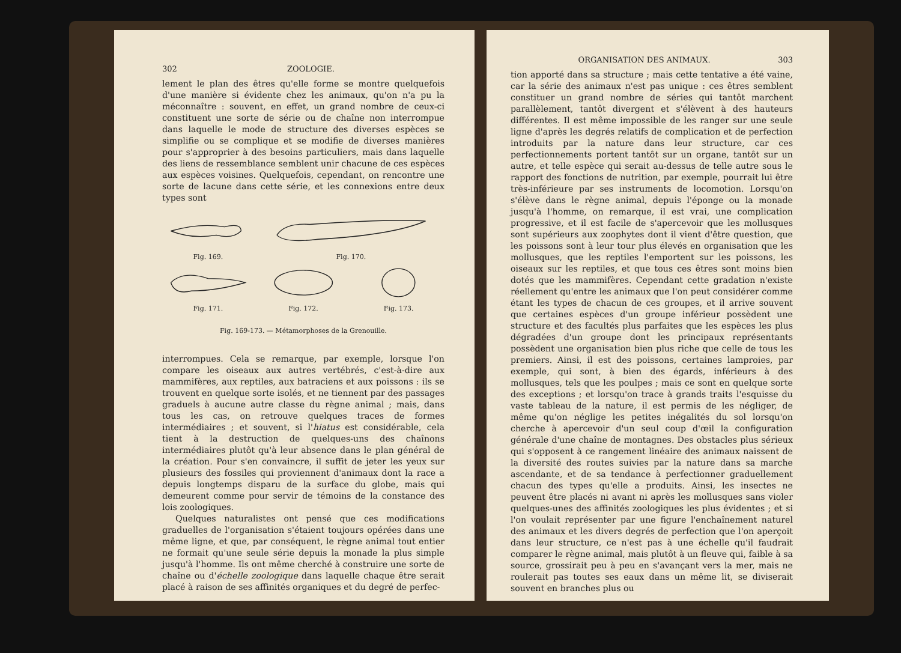302 ZOOLOGIE.
lement le plan des êtres qu'elle forme se montre quelquefois d'une manière si évidente chez les animaux, qu'on n'a pu la méconnaître : souvent, en effet, un grand nombre de ceux-ci constituent une sorte de série ou de chaîne non interrompue dans laquelle le mode de structure des diverses espèces se simplifie ou se complique et se modifie de diverses manières pour s'approprier à des besoins particuliers, mais dans laquelle des liens de ressemblance semblent unir chacune de ces espèces aux espèces voisines. Quelquefois, cependant, on rencontre une sorte de lacune dans cette série, et les connexions entre deux types sont
Fig. 169.
Fig. 170.
Fig. 171.
Fig. 172.
Fig. 173.
Fig. 169-173. — Métamorphoses de la Grenouille.
interrompues. Cela se remarque, par exemple, lorsque l'on compare les oiseaux aux autres vertébrés, c'est-à-dire aux mammifères, aux reptiles, aux batraciens et aux poissons : ils se trouvent en quelque sorte isolés, et ne tiennent par des passages graduels à aucune autre classe du règne animal ; mais, dans tous les cas, on retrouve quelques traces de formes intermédiaires ; et souvent, si l'hiatus est considérable, cela tient à la destruction de quelques-uns des chaînons intermédiaires plutôt qu'à leur absence dans le plan général de la création. Pour s'en convaincre, il suffit de jeter les yeux sur plusieurs des fossiles qui proviennent d'animaux dont la race a depuis longtemps disparu de la surface du globe, mais qui demeurent comme pour servir de témoins de la constance des lois zoologiques.
Quelques naturalistes ont pensé que ces modifications graduelles de l'organisation s'étaient toujours opérées dans une même ligne, et que, par conséquent, le règne animal tout entier ne formait qu'une seule série depuis la monade la plus simple jusqu'à l'homme. Ils ont même cherché à construire une sorte de chaîne ou d'échelle zoologique dans laquelle chaque être serait placé à raison de ses affinités organiques et du degré de perfec-
ORGANISATION DES ANIMAUX. 303
tion apporté dans sa structure ; mais cette tentative a été vaine, car la série des animaux n'est pas unique : ces êtres semblent constituer un grand nombre de séries qui tantôt marchent parallèlement, tantôt divergent et s'élèvent à des hauteurs différentes. Il est même impossible de les ranger sur une seule ligne d'après les degrés relatifs de complication et de perfection introduits par la nature dans leur structure, car ces perfectionnements portent tantôt sur un organe, tantôt sur un autre, et telle espèce qui serait au-dessus de telle autre sous le rapport des fonctions de nutrition, par exemple, pourrait lui être très-inférieure par ses instruments de locomotion. Lorsqu'on s'élève dans le règne animal, depuis l'éponge ou la monade jusqu'à l'homme, on remarque, il est vrai, une complication progressive, et il est facile de s'apercevoir que les mollusques sont supérieurs aux zoophytes dont il vient d'être question, que les poissons sont à leur tour plus élevés en organisation que les mollusques, que les reptiles l'emportent sur les poissons, les oiseaux sur les reptiles, et que tous ces êtres sont moins bien dotés que les mammifères. Cependant cette gradation n'existe réellement qu'entre les animaux que l'on peut considérer comme étant les types de chacun de ces groupes, et il arrive souvent que certaines espèces d'un groupe inférieur possèdent une structure et des facultés plus parfaites que les espèces les plus dégradées d'un groupe dont les principaux représentants possèdent une organisation bien plus riche que celle de tous les premiers. Ainsi, il est des poissons, certaines lamproies, par exemple, qui sont, à bien des égards, inférieurs à des mollusques, tels que les poulpes ; mais ce sont en quelque sorte des exceptions ; et lorsqu'on trace à grands traits l'esquisse du vaste tableau de la nature, il est permis de les négliger, de même qu'on néglige les petites inégalités du sol lorsqu'on cherche à apercevoir d'un seul coup d'œil la configuration générale d'une chaîne de montagnes. Des obstacles plus sérieux qui s'opposent à ce rangement linéaire des animaux naissent de la diversité des routes suivies par la nature dans sa marche ascendante, et de sa tendance à perfectionner graduellement chacun des types qu'elle a produits. Ainsi, les insectes ne peuvent être placés ni avant ni après les mollusques sans violer quelques-unes des affinités zoologiques les plus évidentes ; et si l'on voulait représenter par une figure l'enchaînement naturel des animaux et les divers degrés de perfection que l'on aperçoit dans leur structure, ce n'est pas à une échelle qu'il faudrait comparer le règne animal, mais plutôt à un fleuve qui, faible à sa source, grossirait peu à peu en s'avançant vers la mer, mais ne roulerait pas toutes ses eaux dans un même lit, se diviserait souvent en branches plus ou